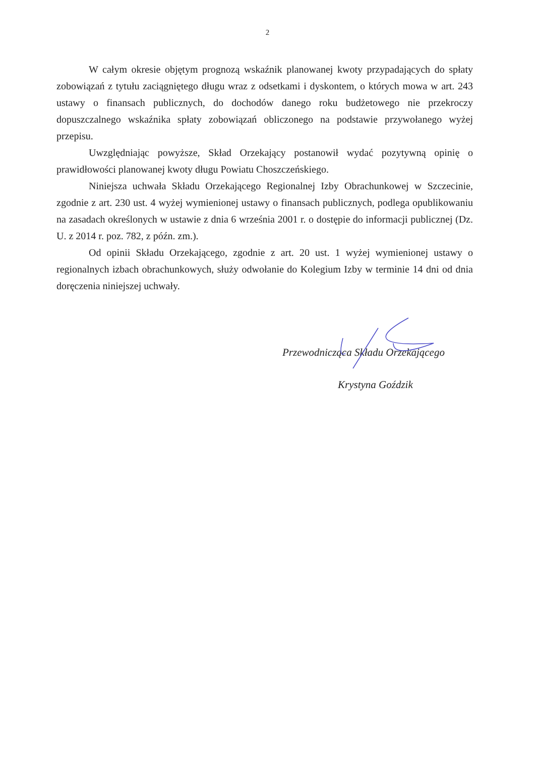2
W całym okresie objętym prognozą wskaźnik planowanej kwoty przypadających do spłaty zobowiązań z tytułu zaciągniętego długu wraz z odsetkami i dyskontem, o których mowa w art. 243 ustawy o finansach publicznych, do dochodów danego roku budżetowego nie przekroczy dopuszczalnego wskaźnika spłaty zobowiązań obliczonego na podstawie przywołanego wyżej przepisu.
Uwzględniając powyższe, Skład Orzekający postanowił wydać pozytywną opinię o prawidłowości planowanej kwoty długu Powiatu Choszczeńskiego.
Niniejsza uchwała Składu Orzekającego Regionalnej Izby Obrachunkowej w Szczecinie, zgodnie z art. 230 ust. 4 wyżej wymienionej ustawy o finansach publicznych, podlega opublikowaniu na zasadach określonych w ustawie z dnia 6 września 2001 r. o dostępie do informacji publicznej (Dz. U. z 2014 r. poz. 782, z późn. zm.).
Od opinii Składu Orzekającego, zgodnie z art. 20 ust. 1 wyżej wymienionej ustawy o regionalnych izbach obrachunkowych, służy odwołanie do Kolegium Izby w terminie 14 dni od dnia doręczenia niniejszej uchwały.
Przewodnicząca Składu Orzekającego
Krystyna Goździk